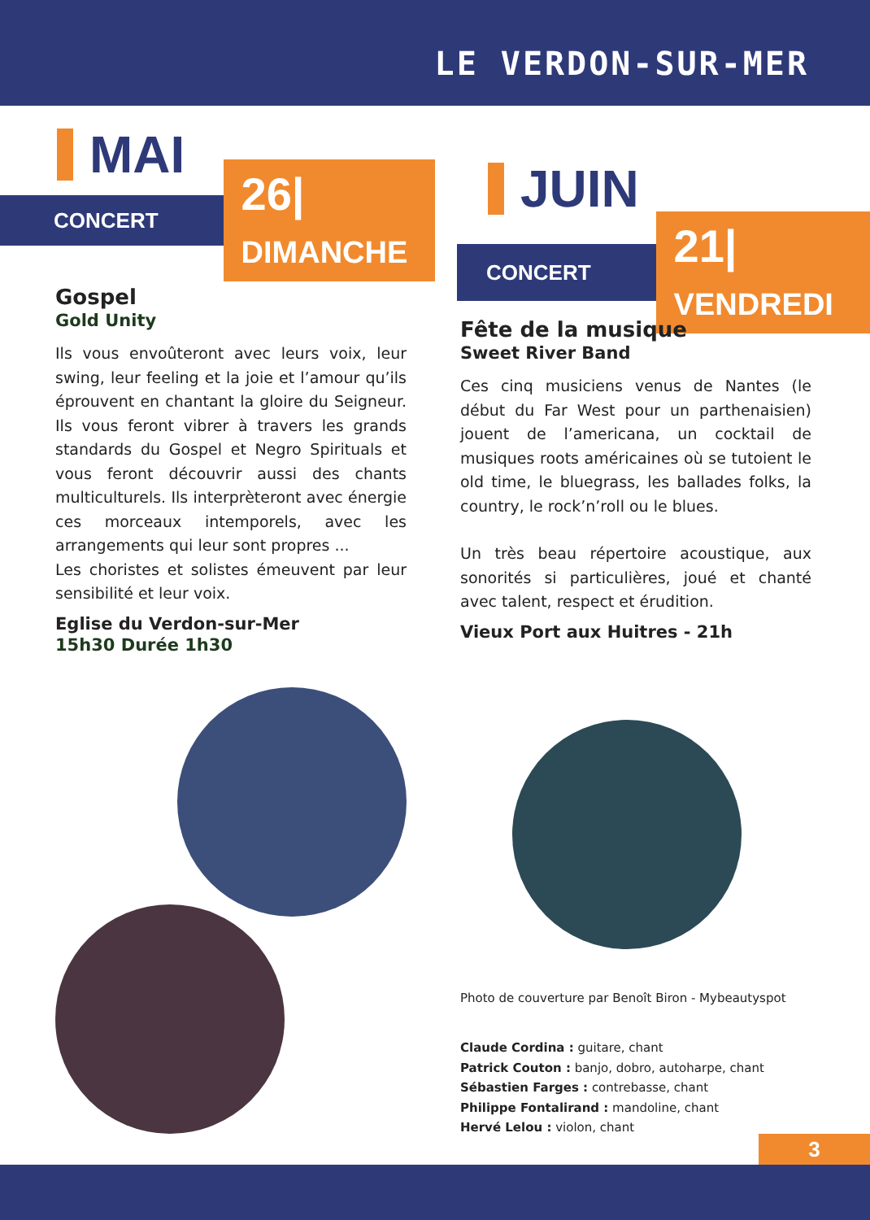LE VERDON-SUR-MER
MAI
CONCERT 26| DIMANCHE
Gospel
Gold Unity
Ils vous envoûteront avec leurs voix, leur swing, leur feeling et la joie et l’amour qu’ils éprouvent en chantant la gloire du Seigneur. Ils vous feront vibrer à travers les grands standards du Gospel et Negro Spirituals et vous feront découvrir aussi des chants multiculturels. Ils interprèteront avec énergie ces morceaux intemporels, avec les arrangements qui leur sont propres ...
Les choristes et solistes émeuvent par leur sensibilité et leur voix.
Eglise du Verdon-sur-Mer
15h30 Durée 1h30
JUIN
CONCERT 21| VENDREDI
Fête de la musique
Sweet River Band
Ces cinq musiciens venus de Nantes (le début du Far West pour un parthenaisien) jouent de l’americana, un cocktail de musiques roots américaines où se tutoient le old time, le bluegrass, les ballades folks, la country, le rock’n’roll ou le blues.
Un très beau répertoire acoustique, aux sonorités si particulières, joué et chanté avec talent, respect et érudition.
Vieux Port aux Huitres - 21h
Photo de couverture par Benoît Biron - Mybeautyspot
Claude Cordina : guitare, chant
Patrick Couton : banjo, dobro, autoharpe, chant
Sébastien Farges : contrebasse, chant
Philippe Fontalirand : mandoline, chant
Hervé Lelou : violon, chant
3